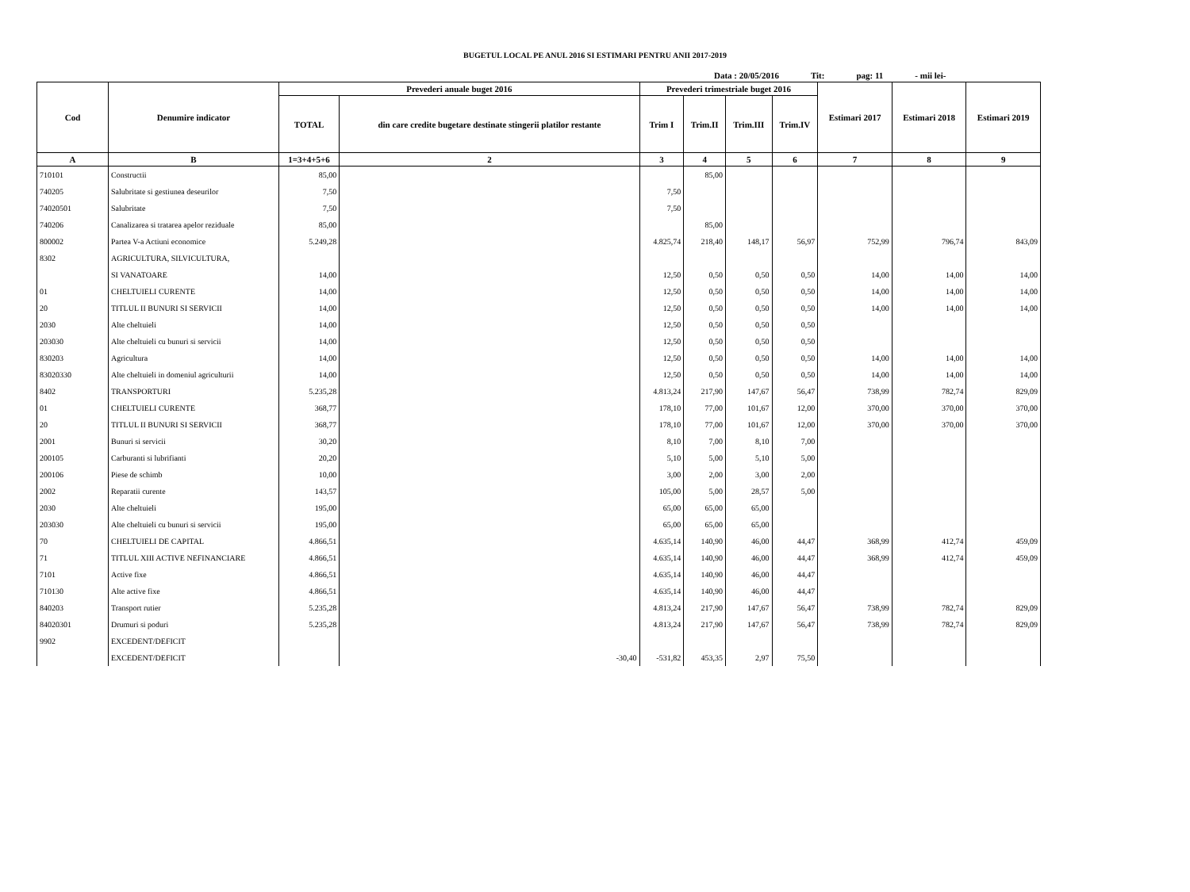BUGETUL LOCAL PE ANUL 2016 SI ESTIMARI PENTRU ANII 2017-2019
Data : 20/05/2016 Tit: pag: 11 - mii lei-
| Cod | Denumire indicator | Prevederi anuale buget 2016 | | Prevederi trimestriale buget 2016 | | | | Estimari 2017 | Estimari 2018 | Estimari 2019 |
| --- | --- | --- | --- | --- | --- | --- | --- | --- | --- | --- |
| | | TOTAL | din care credite bugetare destinate stingerii platilor restante | Trim I | Trim.II | Trim.III | Trim.IV | | | |
| A | B | 1=3+4+5+6 | 2 | 3 | 4 | 5 | 6 | 7 | 8 | 9 |
| 710101 | Constructii | 85,00 | | | 85,00 | | | | | |
| 740205 | Salubritate si gestiunea deseurilor | 7,50 | | 7,50 | | | | | | |
| 74020501 | Salubritate | 7,50 | | 7,50 | | | | | | |
| 740206 | Canalizarea si tratarea apelor reziduale | 85,00 | | | 85,00 | | | | | |
| 800002 | Partea V-a Actiuni economice | 5.249,28 | | 4.825,74 | 218,40 | 148,17 | 56,97 | 752,99 | 796,74 | 843,09 |
| 8302 | AGRICULTURA, SILVICULTURA, | | | | | | | | | |
| | SI VANATOARE | 14,00 | | 12,50 | 0,50 | 0,50 | 0,50 | 14,00 | 14,00 | 14,00 |
| 01 | CHELTUIELI CURENTE | 14,00 | | 12,50 | 0,50 | 0,50 | 0,50 | 14,00 | 14,00 | 14,00 |
| 20 | TITLUL II BUNURI SI SERVICII | 14,00 | | 12,50 | 0,50 | 0,50 | 0,50 | 14,00 | 14,00 | 14,00 |
| 2030 | Alte cheltuieli | 14,00 | | 12,50 | 0,50 | 0,50 | 0,50 | | | |
| 203030 | Alte cheltuieli cu bunuri si servicii | 14,00 | | 12,50 | 0,50 | 0,50 | 0,50 | | | |
| 830203 | Agricultura | 14,00 | | 12,50 | 0,50 | 0,50 | 0,50 | 14,00 | 14,00 | 14,00 |
| 83020330 | Alte cheltuieli in domeniul agriculturii | 14,00 | | 12,50 | 0,50 | 0,50 | 0,50 | 14,00 | 14,00 | 14,00 |
| 8402 | TRANSPORTURI | 5.235,28 | | 4.813,24 | 217,90 | 147,67 | 56,47 | 738,99 | 782,74 | 829,09 |
| 01 | CHELTUIELI CURENTE | 368,77 | | 178,10 | 77,00 | 101,67 | 12,00 | 370,00 | 370,00 | 370,00 |
| 20 | TITLUL II BUNURI SI SERVICII | 368,77 | | 178,10 | 77,00 | 101,67 | 12,00 | 370,00 | 370,00 | 370,00 |
| 2001 | Bunuri si servicii | 30,20 | | 8,10 | 7,00 | 8,10 | 7,00 | | | |
| 200105 | Carburanti si lubrifianti | 20,20 | | 5,10 | 5,00 | 5,10 | 5,00 | | | |
| 200106 | Piese de schimb | 10,00 | | 3,00 | 2,00 | 3,00 | 2,00 | | | |
| 2002 | Reparatii curente | 143,57 | | 105,00 | 5,00 | 28,57 | 5,00 | | | |
| 2030 | Alte cheltuieli | 195,00 | | 65,00 | 65,00 | 65,00 | | | | |
| 203030 | Alte cheltuieli cu bunuri si servicii | 195,00 | | 65,00 | 65,00 | 65,00 | | | | |
| 70 | CHELTUIELI DE CAPITAL | 4.866,51 | | 4.635,14 | 140,90 | 46,00 | 44,47 | 368,99 | 412,74 | 459,09 |
| 71 | TITLUL XIII ACTIVE NEFINANCIARE | 4.866,51 | | 4.635,14 | 140,90 | 46,00 | 44,47 | 368,99 | 412,74 | 459,09 |
| 7101 | Active fixe | 4.866,51 | | 4.635,14 | 140,90 | 46,00 | 44,47 | | | |
| 710130 | Alte active fixe | 4.866,51 | | 4.635,14 | 140,90 | 46,00 | 44,47 | | | |
| 840203 | Transport rutier | 5.235,28 | | 4.813,24 | 217,90 | 147,67 | 56,47 | 738,99 | 782,74 | 829,09 |
| 84020301 | Drumuri si poduri | 5.235,28 | | 4.813,24 | 217,90 | 147,67 | 56,47 | 738,99 | 782,74 | 829,09 |
| 9902 | EXCEDENT/DEFICIT | | | | | | | | | |
| | EXCEDENT/DEFICIT | | -30,40 | -531,82 | 453,35 | 2,97 | 75,50 | | | |